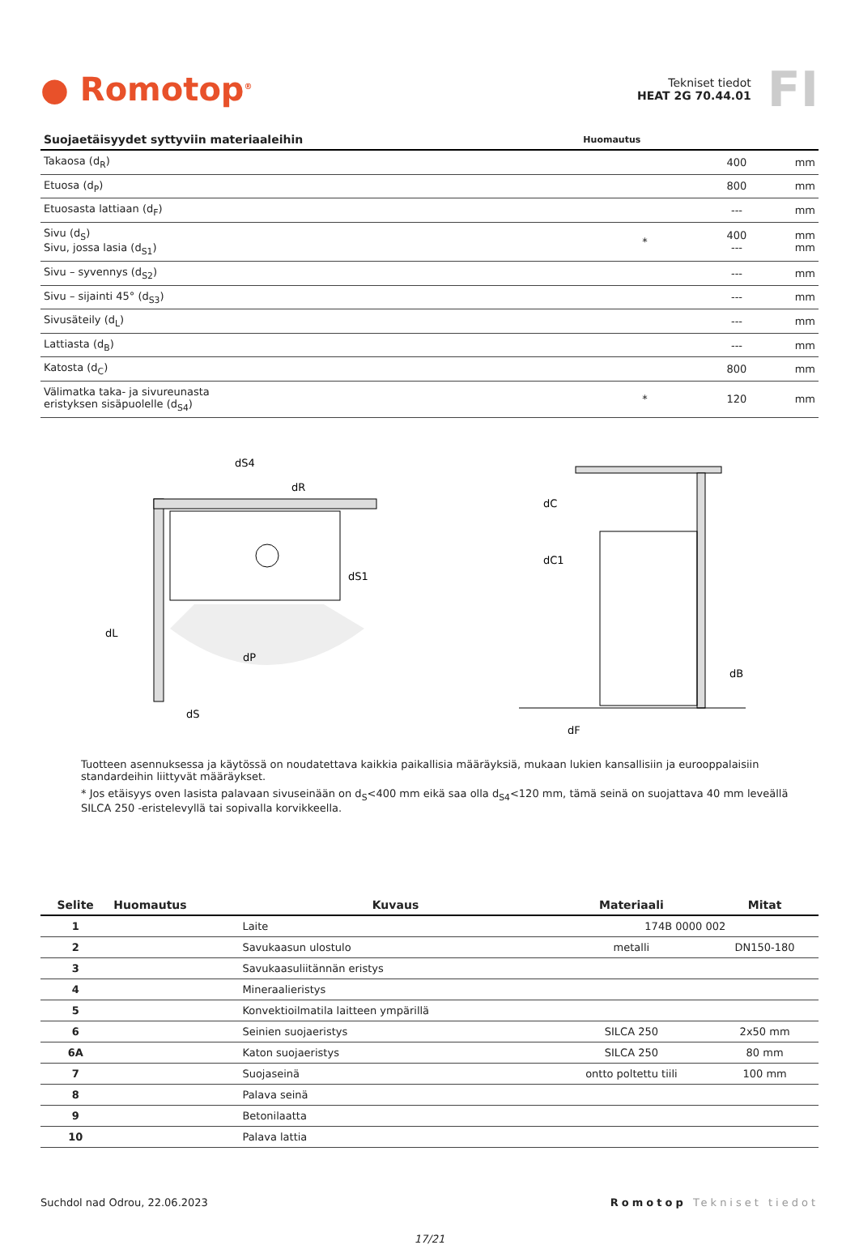● Romotop<sup>®</sup>
Tekniset tiedot
HEAT 2G 70.44.01
FI
| Suojaetäisyydet syttyviin materiaaleihin | Huomautus | | |
| --- | --- | --- | --- |
| Takaosa (d<sub>R</sub>) | | 400 | mm |
| Etuosa (d<sub>P</sub>) | | 800 | mm |
| Etuosasta lattiaan (d<sub>F</sub>) | | --- | mm |
| Sivu (d<sub>S</sub>) Sivu, jossa lasia (d<sub>S1</sub>) | * | 400 --- | mm mm |
| Sivu – syvennys (d<sub>S2</sub>) | | --- | mm |
| Sivu – sijainti 45° (d<sub>S3</sub>) | | --- | mm |
| Sivusäteily (d<sub>L</sub>) | | --- | mm |
| Lattiasta (d<sub>B</sub>) | | --- | mm |
| Katosta (d<sub>C</sub>) | | 800 | mm |
| Välimatka taka- ja sivureunasta eristyksen sisäpuolelle (d<sub>S4</sub>) | * | 120 | mm |
dP
dS1
dS
dL
dR
dS4
dC
dC1
dB
dF
Tuotteen asennuksessa ja käytössä on noudatettava kaikkia paikallisia määräyksiä, mukaan lukien kansallisiin ja eurooppalaisiin standardeihin liittyvät määräykset.
* Jos etäisyys oven lasista palavaan sivuseinään on d<sub>S</sub><400 mm eikä saa olla d<sub>S4</sub><120 mm, tämä seinä on suojattava 40 mm leveällä SILCA 250 -eristelevyllä tai sopivalla korvikkeella.
| Selite | Huomautus | Kuvaus | Materiaali | Mitat |
| --- | --- | --- | --- | --- |
| 1 | | Laite | 174B 0000 002 | |
| 2 | | Savukaasun ulostulo | metalli | DN150-180 |
| 3 | | Savukaasuliitännän eristys | | |
| 4 | | Mineraalieristys | | |
| 5 | | Konvektioilmatila laitteen ympärillä | | |
| 6 | | Seinien suojaeristys | SILCA 250 | 2x50 mm |
| 6A | | Katon suojaeristys | SILCA 250 | 80 mm |
| 7 | | Suojaseinä | ontto poltettu tiili | 100 mm |
| 8 | | Palava seinä | | |
| 9 | | Betonilaatta | | |
| 10 | | Palava lattia | | |
Suchdol nad Odrou, 22.06.2023 Romotop Tekniset tiedot
17/21